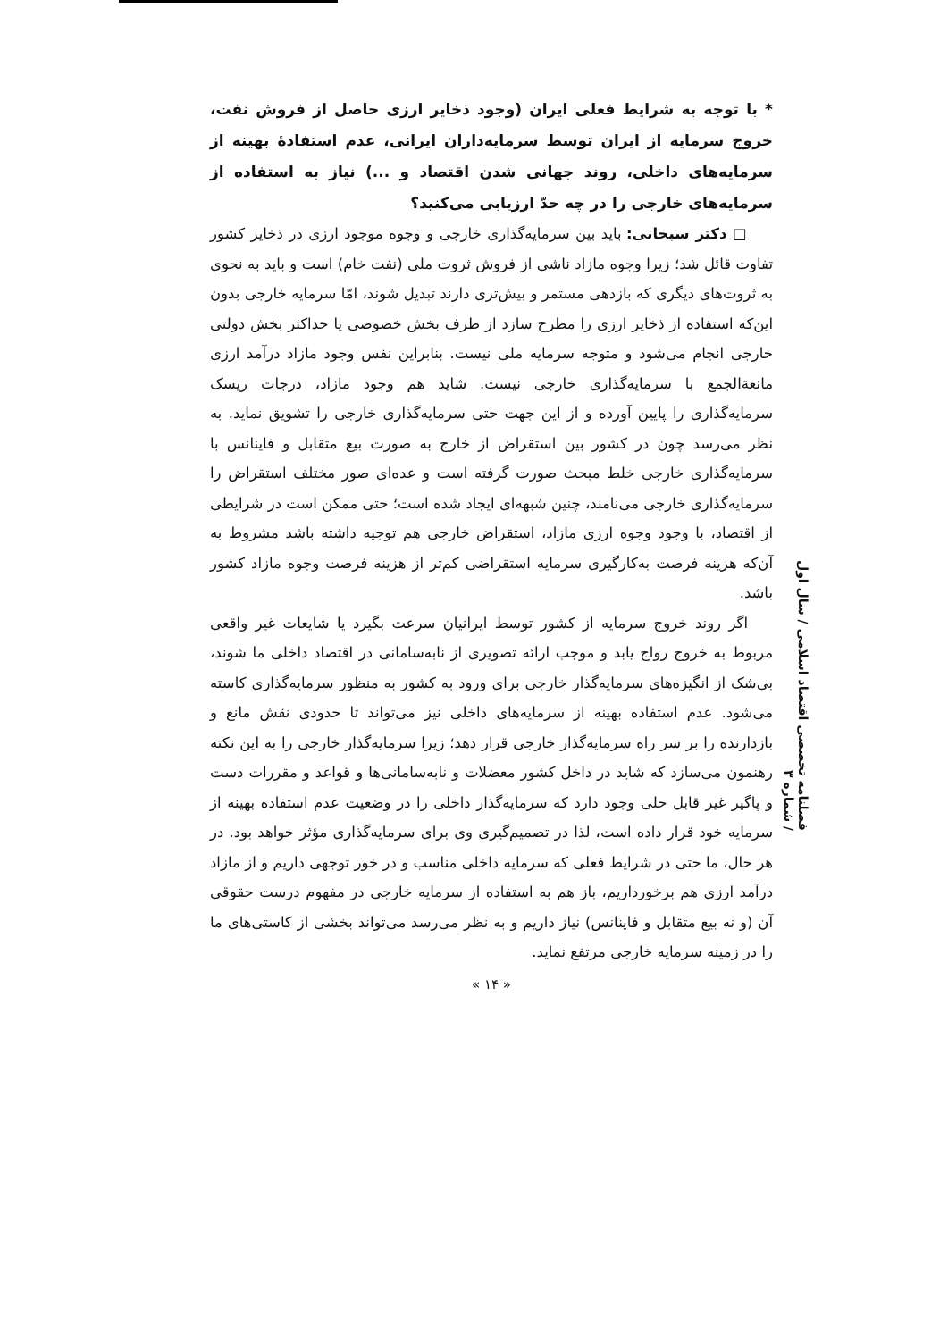* با توجه به شرایط فعلی ایران (وجود ذخایر ارزی حاصل از فروش نفت، خروج سرمایه از ایران توسط سرمایه‌داران ایرانی، عدم استفادهٔ بهینه از سرمایه‌های داخلی، روند جهانی شدن اقتصاد و ...) نیاز به استفاده از سرمایه‌های خارجی را در چه حدّ ارزیابی می‌کنید؟
□ دکتر سبحانی: باید بین سرمایه‌گذاری خارجی و وجوه موجود ارزی در ذخایر کشور تفاوت قائل شد؛ زیرا وجوه مازاد ناشی از فروش ثروت ملی (نفت خام) است و باید به نحوی به ثروت‌های دیگری که بازدهی مستمر و بیش‌تری دارند تبدیل شوند، امّا سرمایه خارجی بدون این‌که استفاده از ذخایر ارزی را مطرح سازد از طرف بخش خصوصی یا حداکثر بخش دولتی خارجی انجام می‌شود و متوجه سرمایه ملی نیست. بنابراین نفس وجود مازاد درآمد ارزی مانعةالجمع با سرمایه‌گذاری خارجی نیست. شاید هم وجود مازاد، درجات ریسک سرمایه‌گذاری را پایین آورده و از این جهت حتی سرمایه‌گذاری خارجی را تشویق نماید. به نظر می‌رسد چون در کشور بین استقراض از خارج به صورت بیع متقابل و فاینانس با سرمایه‌گذاری خارجی خلط مبحث صورت گرفته است و عده‌ای صور مختلف استقراض را سرمایه‌گذاری خارجی می‌نامند، چنین شبهه‌ای ایجاد شده است؛ حتی ممکن است در شرایطی از اقتصاد، با وجود وجوه ارزی مازاد، استقراض خارجی هم توجیه داشته باشد مشروط به آن‌که هزینه فرصت به‌کارگیری سرمایه استقراضی کم‌تر از هزینه فرصت وجوه مازاد کشور باشد.
اگر روند خروج سرمایه از کشور توسط ایرانیان سرعت بگیرد یا شایعات غیر واقعی مربوط به خروج رواج یابد و موجب ارائه تصویری از نابه‌سامانی در اقتصاد داخلی ما شوند، بی‌شک از انگیزه‌های سرمایه‌گذار خارجی برای ورود به کشور به منظور سرمایه‌گذاری کاسته می‌شود. عدم استفاده بهینه از سرمایه‌های داخلی نیز می‌تواند تا حدودی نقش مانع و بازدارنده را بر سر راه سرمایه‌گذار خارجی قرار دهد؛ زیرا سرمایه‌گذار خارجی را به این نکته رهنمون می‌سازد که شاید در داخل کشور معضلات و نابه‌سامانی‌ها و قواعد و مقررات دست و پاگیر غیر قابل حلی وجود دارد که سرمایه‌گذار داخلی را در وضعیت عدم استفاده بهینه از سرمایه خود قرار داده است، لذا در تصمیم‌گیری وی برای سرمایه‌گذاری مؤثر خواهد بود. در هر حال، ما حتی در شرایط فعلی که سرمایه داخلی مناسب و در خور توجهی داریم و از مازاد درآمد ارزی هم برخورداریم، باز هم به استفاده از سرمایه خارجی در مفهوم درست حقوقی آن (و نه بیع متقابل و فاینانس) نیاز داریم و به نظر می‌رسد می‌تواند بخشی از کاستی‌های ما را در زمینه سرمایه خارجی مرتفع نماید.
« ۱۴ »
فصلنامه تخصصی اقتصاد اسلامی / سال اول / شماره ۳